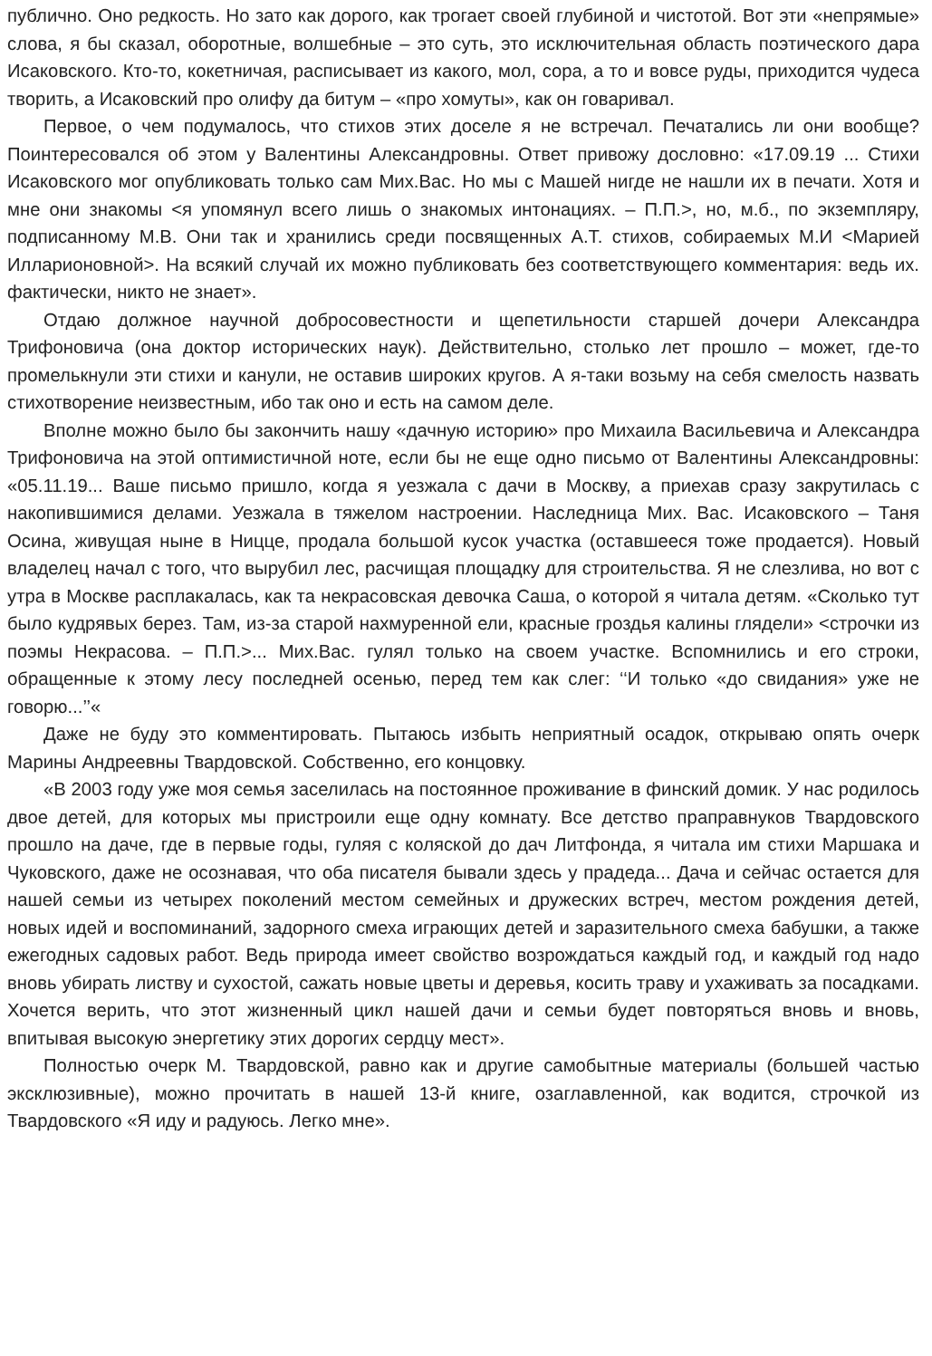публично. Оно редкость. Но зато как дорого, как трогает своей глубиной и чистотой. Вот эти «непрямые» слова, я бы сказал, оборотные, волшебные – это суть, это исключительная область поэтического дара Исаковского. Кто-то, кокетничая, расписывает из какого, мол, сора, а то и вовсе руды, приходится чудеса творить, а Исаковский про олифу да битум – «про хомуты», как он говаривал.
Первое, о чем подумалось, что стихов этих доселе я не встречал. Печатались ли они вообще? Поинтересовался об этом у Валентины Александровны. Ответ привожу дословно: «17.09.19 ... Стихи Исаковского мог опубликовать только сам Мих.Вас. Но мы с Машей нигде не нашли их в печати. Хотя и мне они знакомы <я упомянул всего лишь о знакомых интонациях. – П.П.>, но, м.б., по экземпляру, подписанному М.В. Они так и хранились среди посвященных А.Т. стихов, собираемых М.И <Марией Илларионовной>. На всякий случай их можно публиковать без соответствующего комментария: ведь их. фактически, никто не знает».
Отдаю должное научной добросовестности и щепетильности старшей дочери Александра Трифоновича (она доктор исторических наук). Действительно, столько лет прошло – может, где-то промелькнули эти стихи и канули, не оставив широких кругов. А я-таки возьму на себя смелость назвать стихотворение неизвестным, ибо так оно и есть на самом деле.
Вполне можно было бы закончить нашу «дачную историю» про Михаила Васильевича и Александра Трифоновича на этой оптимистичной ноте, если бы не еще одно письмо от Валентины Александровны: «05.11.19... Ваше письмо пришло, когда я уезжала с дачи в Москву, а приехав сразу закрутилась с накопившимися делами. Уезжала в тяжелом настроении. Наследница Мих. Вас. Исаковского – Таня Осина, живущая ныне в Ницце, продала большой кусок участка (оставшееся тоже продается). Новый владелец начал с того, что вырубил лес, расчищая площадку для строительства. Я не слезлива, но вот с утра в Москве расплакалась, как та некрасовская девочка Саша, о которой я читала детям. «Сколько тут было кудрявых берез. Там, из-за старой нахмуренной ели, красные гроздья калины глядели» <строчки из поэмы Некрасова. – П.П.>... Мих.Вас. гулял только на своем участке. Вспомнились и его строки, обращенные к этому лесу последней осенью, перед тем как слег: ‘‘И только «до свидания» уже не говорю...’’«
Даже не буду это комментировать. Пытаюсь избыть неприятный осадок, открываю опять очерк Марины Андреевны Твардовской. Собственно, его концовку.
«В 2003 году уже моя семья заселилась на постоянное проживание в финский домик. У нас родилось двое детей, для которых мы пристроили еще одну комнату. Все детство праправнуков Твардовского прошло на даче, где в первые годы, гуляя с коляской до дач Литфонда, я читала им стихи Маршака и Чуковского, даже не осознавая, что оба писателя бывали здесь у прадеда... Дача и сейчас остается для нашей семьи из четырех поколений местом семейных и дружеских встреч, местом рождения детей, новых идей и воспоминаний, задорного смеха играющих детей и заразительного смеха бабушки, а также ежегодных садовых работ. Ведь природа имеет свойство возрождаться каждый год, и каждый год надо вновь убирать листву и сухостой, сажать новые цветы и деревья, косить траву и ухаживать за посадками. Хочется верить, что этот жизненный цикл нашей дачи и семьи будет повторяться вновь и вновь, впитывая высокую энергетику этих дорогих сердцу мест».
Полностью очерк М. Твардовской, равно как и другие самобытные материалы (большей частью эксклюзивные), можно прочитать в нашей 13-й книге, озаглавленной, как водится, строчкой из Твардовского «Я иду и радуюсь. Легко мне».